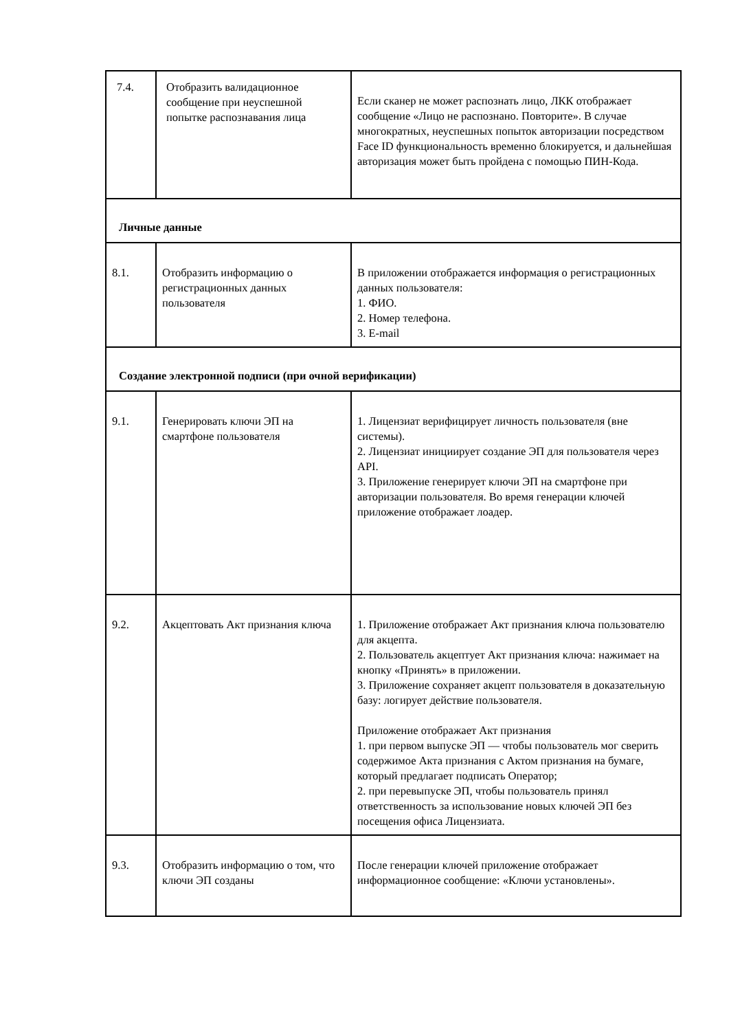| 7.4. | Отобразить валидационное сообщение при неуспешной попытке распознавания лица | Если сканер не может распознать лицо, ЛКК отображает сообщение «Лицо не распознано. Повторите». В случае многократных, неуспешных попыток авторизации посредством Face ID функциональность временно блокируется, и дальнейшая авторизация может быть пройдена с помощью ПИН-Кода. |
| Личные данные | | |
| 8.1. | Отобразить информацию о регистрационных данных пользователя | В приложении отображается информация о регистрационных данных пользователя: 1. ФИО. 2. Номер телефона. 3. E-mail |
| Создание электронной подписи (при очной верификации) | | |
| 9.1. | Генерировать ключи ЭП на смартфоне пользователя | 1. Лицензиат верифицирует личность пользователя (вне системы). 2. Лицензиат инициирует создание ЭП для пользователя через API. 3. Приложение генерирует ключи ЭП на смартфоне при авторизации пользователя. Во время генерации ключей приложение отображает лоадер. |
| 9.2. | Акцептовать Акт признания ключа | 1. Приложение отображает Акт признания ключа пользователю для акцепта. 2. Пользователь акцептует Акт признания ключа: нажимает на кнопку «Принять» в приложении. 3. Приложение сохраняет акцепт пользователя в доказательную базу: логирует действие пользователя. Приложение отображает Акт признания 1. при первом выпуске ЭП — чтобы пользователь мог сверить содержимое Акта признания с Актом признания на бумаге, который предлагает подписать Оператор; 2. при перевыпуске ЭП, чтобы пользователь принял ответственность за использование новых ключей ЭП без посещения офиса Лицензиата. |
| 9.3. | Отобразить информацию о том, что ключи ЭП созданы | После генерации ключей приложение отображает информационное сообщение: «Ключи установлены». |